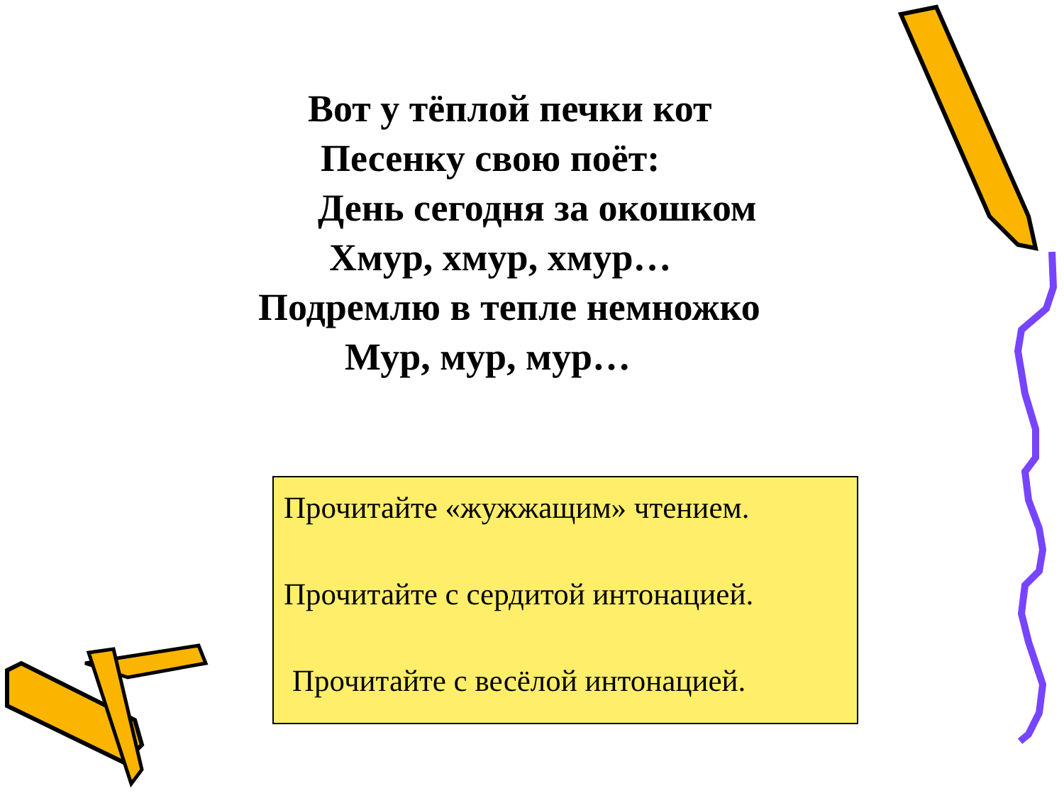Вот у тёплой печки кот
Песенку свою поёт:
День сегодня за окошком
Хмур, хмур, хмур…
Подремлю в тепле немножко
Мур, мур, мур…
Прочитайте «жужжащим» чтением.
Прочитайте с сердитой интонацией.
Прочитайте с весёлой интонацией.